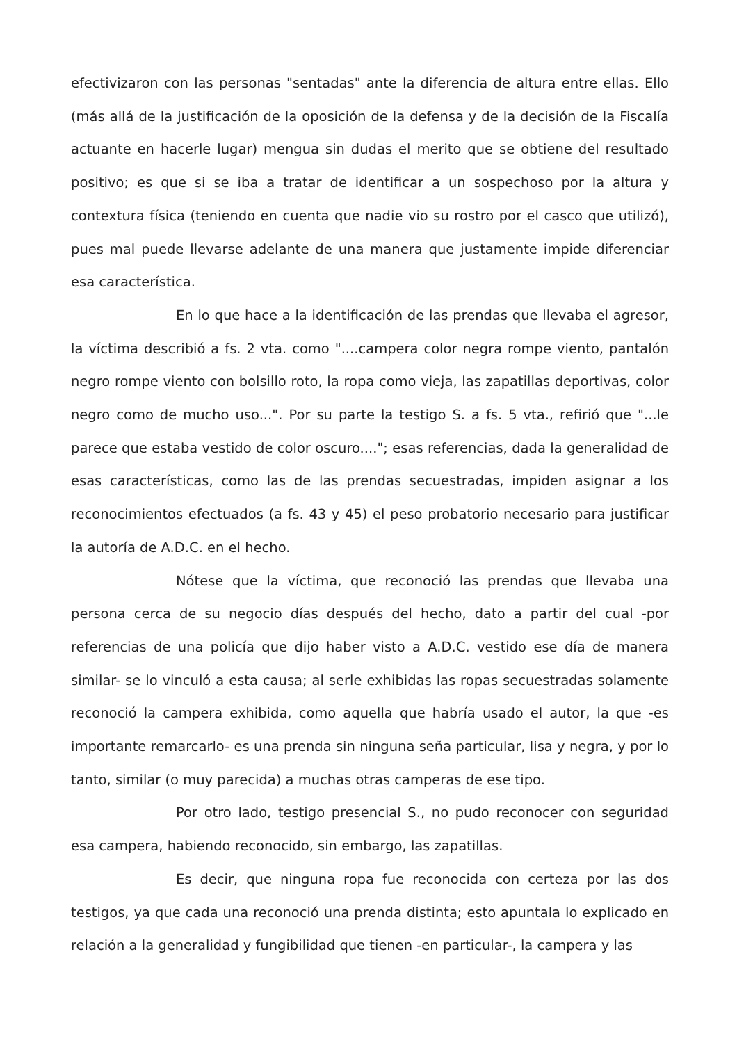efectivizaron con las personas "sentadas" ante la diferencia de altura entre ellas. Ello (más allá de la justificación de la oposición de la defensa y de la decisión de la Fiscalía actuante en hacerle lugar) mengua sin dudas el merito que se obtiene del resultado positivo; es que si se iba a tratar de identificar a un sospechoso por la altura y contextura física (teniendo en cuenta que nadie vio su rostro por el casco que utilizó), pues mal puede llevarse adelante de una manera que justamente impide diferenciar esa característica.
En lo que hace a la identificación de las prendas que llevaba el agresor, la víctima describió a fs. 2 vta. como "....campera color negra rompe viento, pantalón negro rompe viento con bolsillo roto, la ropa como vieja, las zapatillas deportivas, color negro como de mucho uso...". Por su parte la testigo S. a fs. 5 vta., refirió que "...le parece que estaba vestido de color oscuro...."; esas referencias, dada la generalidad de esas características, como las de las prendas secuestradas, impiden asignar a los reconocimientos efectuados (a fs. 43 y 45) el peso probatorio necesario para justificar la autoría de A.D.C. en el hecho.
Nótese que la víctima, que reconoció las prendas que llevaba una persona cerca de su negocio días después del hecho, dato a partir del cual -por referencias de una policía que dijo haber visto a A.D.C. vestido ese día de manera similar- se lo vinculó a esta causa; al serle exhibidas las ropas secuestradas solamente reconoció la campera exhibida, como aquella que habría usado el autor, la que -es importante remarcarlo- es una prenda sin ninguna seña particular, lisa y negra, y por lo tanto, similar (o muy parecida) a muchas otras camperas de ese tipo.
Por otro lado, testigo presencial S., no pudo reconocer con seguridad esa campera, habiendo reconocido, sin embargo, las zapatillas.
Es decir, que ninguna ropa fue reconocida con certeza por las dos testigos, ya que cada una reconoció una prenda distinta; esto apuntala lo explicado en relación a la generalidad y fungibilidad que tienen -en particular-, la campera y las